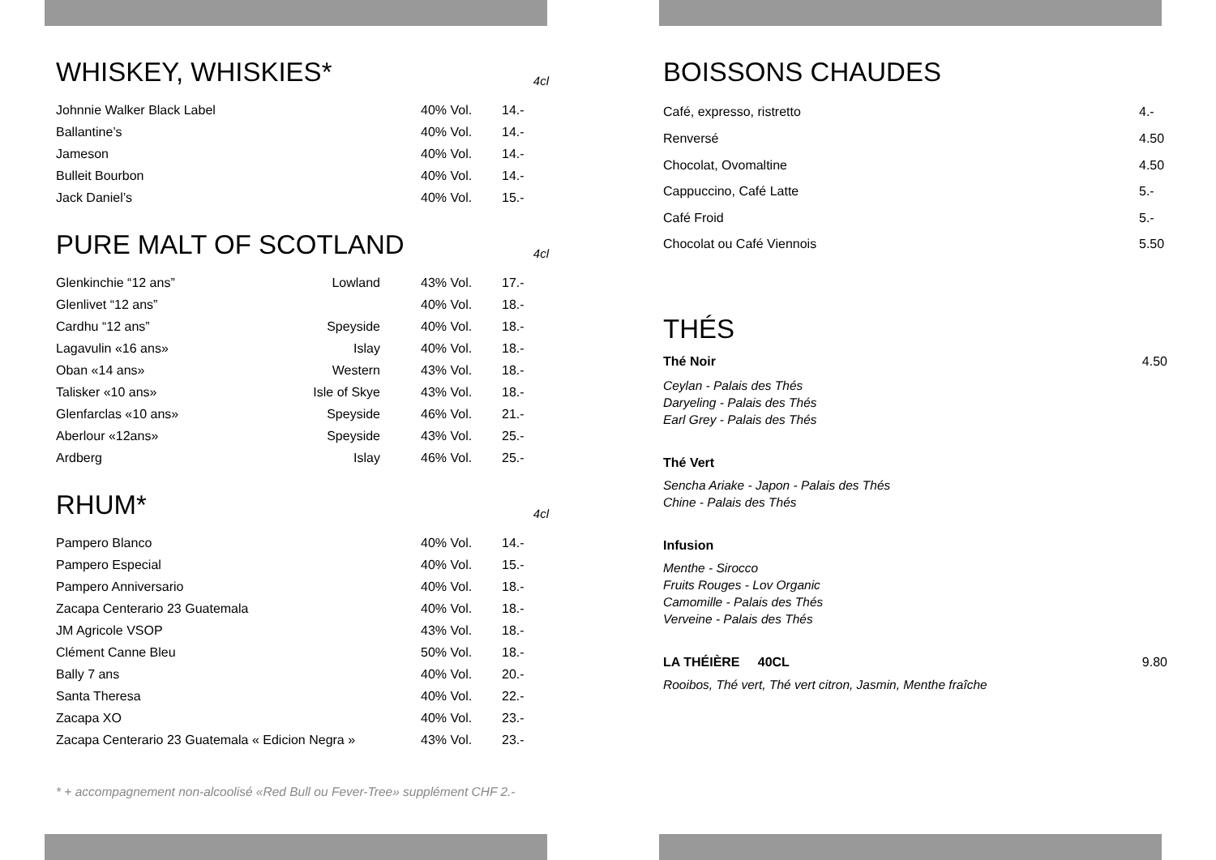WHISKEY, WHISKIES* 4cl
| Johnnie Walker Black Label | 40% Vol. | 14.- |
| Ballantine’s | 40% Vol. | 14.- |
| Jameson | 40% Vol. | 14.- |
| Bulleit Bourbon | 40% Vol. | 14.- |
| Jack Daniel’s | 40% Vol. | 15.- |
PURE MALT OF SCOTLAND 4cl
| Glenkinchie “12 ans” | Lowland | | 43% Vol. | 17.- |
| Glenlivet “12 ans” | | | 40% Vol. | 18.- |
| Cardhu “12 ans” | Speyside | | 40% Vol. | 18.- |
| Lagavulin «16 ans» | Islay | | 40% Vol. | 18.- |
| Oban «14 ans» | Western | | 43% Vol. | 18.- |
| Talisker «10 ans» | Isle of Skye | | 43% Vol. | 18.- |
| Glenfarclas «10 ans» | Speyside | | 46% Vol. | 21.- |
| Aberlour «12ans» | Speyside | | 43% Vol. | 25.- |
| Ardberg | Islay | | 46% Vol. | 25.- |
RHUM* 4cl
| Pampero Blanco | 40% Vol. | 14.- |
| Pampero Especial | 40% Vol. | 15.- |
| Pampero Anniversario | 40% Vol. | 18.- |
| Zacapa Centerario 23 Guatemala | 40% Vol. | 18.- |
| JM Agricole VSOP | 43% Vol. | 18.- |
| Clément Canne Bleu | 50% Vol. | 18.- |
| Bally 7 ans | 40% Vol. | 20.- |
| Santa Theresa | 40% Vol. | 22.- |
| Zacapa XO | 40% Vol. | 23.- |
| Zacapa Centerario 23 Guatemala « Edicion Negra » | 43% Vol. | 23.- |
* + accompagnement non-alcoolisé «Red Bull ou Fever-Tree» supplément CHF 2.-
BOISSONS CHAUDES
| Café, expresso, ristretto | 4.- |
| Renversé | 4.50 |
| Chocolat, Ovomaltine | 4.50 |
| Cappuccino, Café Latte | 5.- |
| Café Froid | 5.- |
| Chocolat ou Café Viennois | 5.50 |
THÉS
Thé Noir 4.50
Ceylan - Palais des Thés
Daryeling - Palais des Thés
Earl Grey - Palais des Thés
Thé Vert
Sencha Ariake - Japon - Palais des Thés
Chine - Palais des Thés
Infusion
Menthe - Sirocco
Fruits Rouges - Lov Organic
Camomille - Palais des Thés
Verveine - Palais des Thés
LA THÉIÈRE 40CL 9.80
Rooibos, Thé vert, Thé vert citron, Jasmin, Menthe fraîche